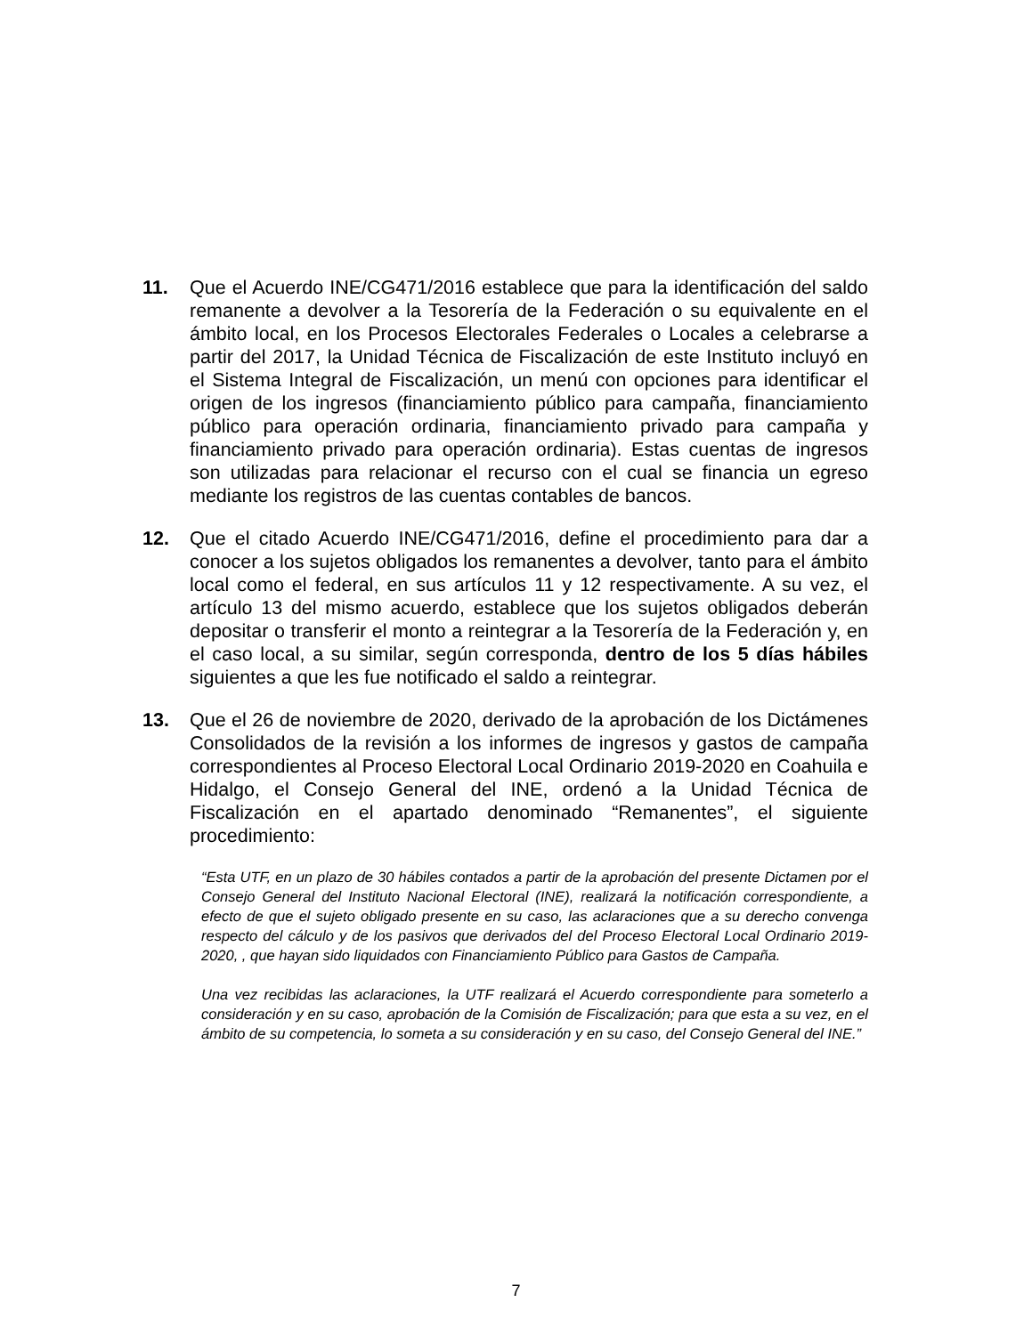11. Que el Acuerdo INE/CG471/2016 establece que para la identificación del saldo remanente a devolver a la Tesorería de la Federación o su equivalente en el ámbito local, en los Procesos Electorales Federales o Locales a celebrarse a partir del 2017, la Unidad Técnica de Fiscalización de este Instituto incluyó en el Sistema Integral de Fiscalización, un menú con opciones para identificar el origen de los ingresos (financiamiento público para campaña, financiamiento público para operación ordinaria, financiamiento privado para campaña y financiamiento privado para operación ordinaria). Estas cuentas de ingresos son utilizadas para relacionar el recurso con el cual se financia un egreso mediante los registros de las cuentas contables de bancos.
12. Que el citado Acuerdo INE/CG471/2016, define el procedimiento para dar a conocer a los sujetos obligados los remanentes a devolver, tanto para el ámbito local como el federal, en sus artículos 11 y 12 respectivamente. A su vez, el artículo 13 del mismo acuerdo, establece que los sujetos obligados deberán depositar o transferir el monto a reintegrar a la Tesorería de la Federación y, en el caso local, a su similar, según corresponda, dentro de los 5 días hábiles siguientes a que les fue notificado el saldo a reintegrar.
13. Que el 26 de noviembre de 2020, derivado de la aprobación de los Dictámenes Consolidados de la revisión a los informes de ingresos y gastos de campaña correspondientes al Proceso Electoral Local Ordinario 2019-2020 en Coahuila e Hidalgo, el Consejo General del INE, ordenó a la Unidad Técnica de Fiscalización en el apartado denominado “Remanentes”, el siguiente procedimiento:
“Esta UTF, en un plazo de 30 hábiles contados a partir de la aprobación del presente Dictamen por el Consejo General del Instituto Nacional Electoral (INE), realizará la notificación correspondiente, a efecto de que el sujeto obligado presente en su caso, las aclaraciones que a su derecho convenga respecto del cálculo y de los pasivos que derivados del del Proceso Electoral Local Ordinario 2019-2020, , que hayan sido liquidados con Financiamiento Público para Gastos de Campaña.
Una vez recibidas las aclaraciones, la UTF realizará el Acuerdo correspondiente para someterlo a consideración y en su caso, aprobación de la Comisión de Fiscalización; para que esta a su vez, en el ámbito de su competencia, lo someta a su consideración y en su caso, del Consejo General del INE.”
7